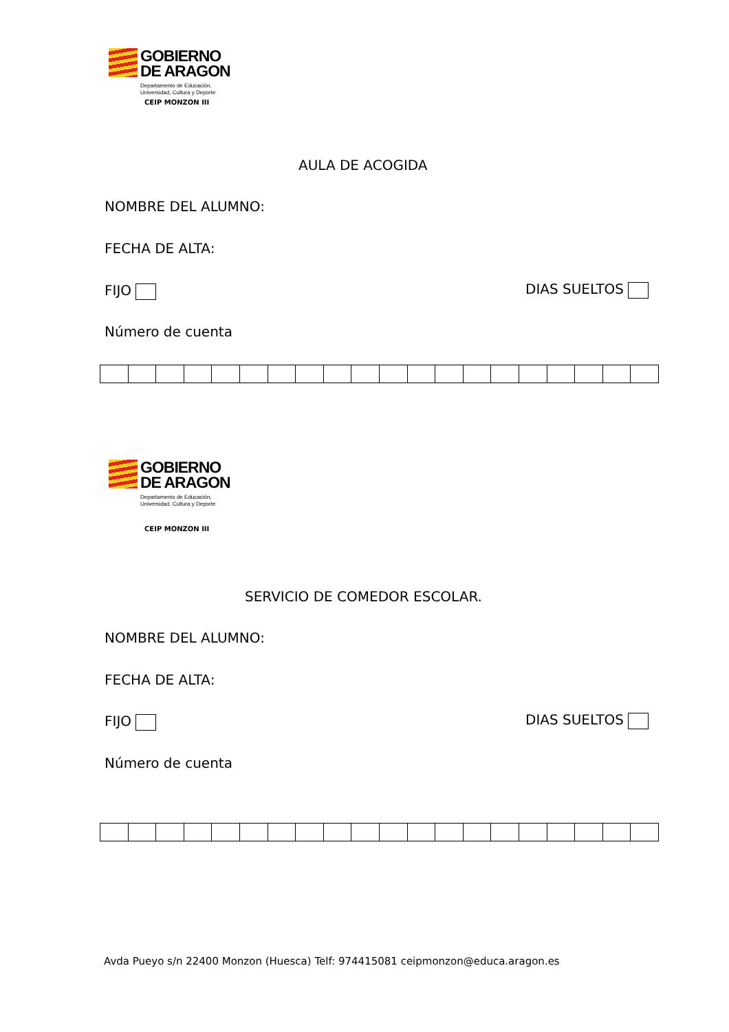GOBIERNO
DE ARAGON
Departamento de Educación,
Universidad, Cultura y Deporte
CEIP MONZON III
AULA DE ACOGIDA
NOMBRE DEL ALUMNO:
FECHA DE ALTA:
FIJO DIAS SUELTOS
Número de cuenta
GOBIERNO
DE ARAGON
Departamento de Educación,
Universidad, Cultura y Deporte
CEIP MONZON III
SERVICIO DE COMEDOR ESCOLAR.
NOMBRE DEL ALUMNO:
FECHA DE ALTA:
FIJO DIAS SUELTOS
Número de cuenta
Avda Pueyo s/n 22400 Monzon (Huesca) Telf: 974415081 ceipmonzon@educa.aragon.es